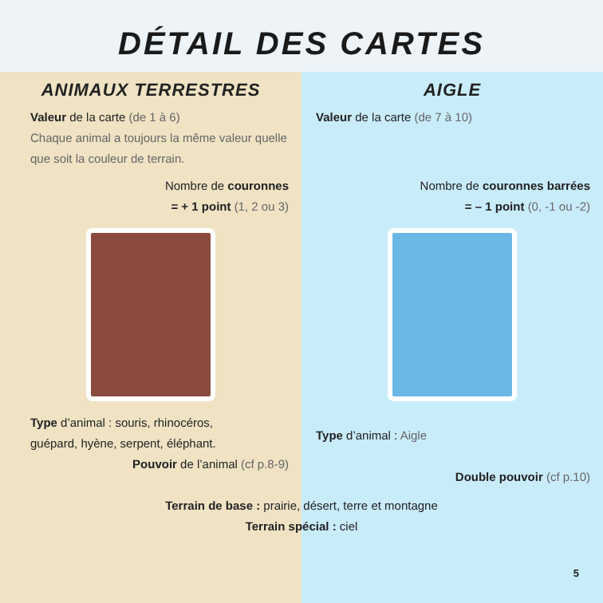DÉTAIL DES CARTES
ANIMAUX TERRESTRES
Valeur de la carte (de 1 à 6)
Chaque animal a toujours la même valeur quelle que soit la couleur de terrain.
Nombre de couronnes
= + 1 point (1, 2 ou 3)
Type d’animal : souris, rhinocéros,
guépard, hyène, serpent, éléphant.
Pouvoir de l’animal (cf p.8-9)
AIGLE
Valeur de la carte (de 7 à 10)
Nombre de couronnes barrées
= – 1 point (0, -1 ou -2)
Type d’animal : Aigle
Double pouvoir (cf p.10)
Terrain de base : prairie, désert, terre et montagne
Terrain spécial : ciel
5